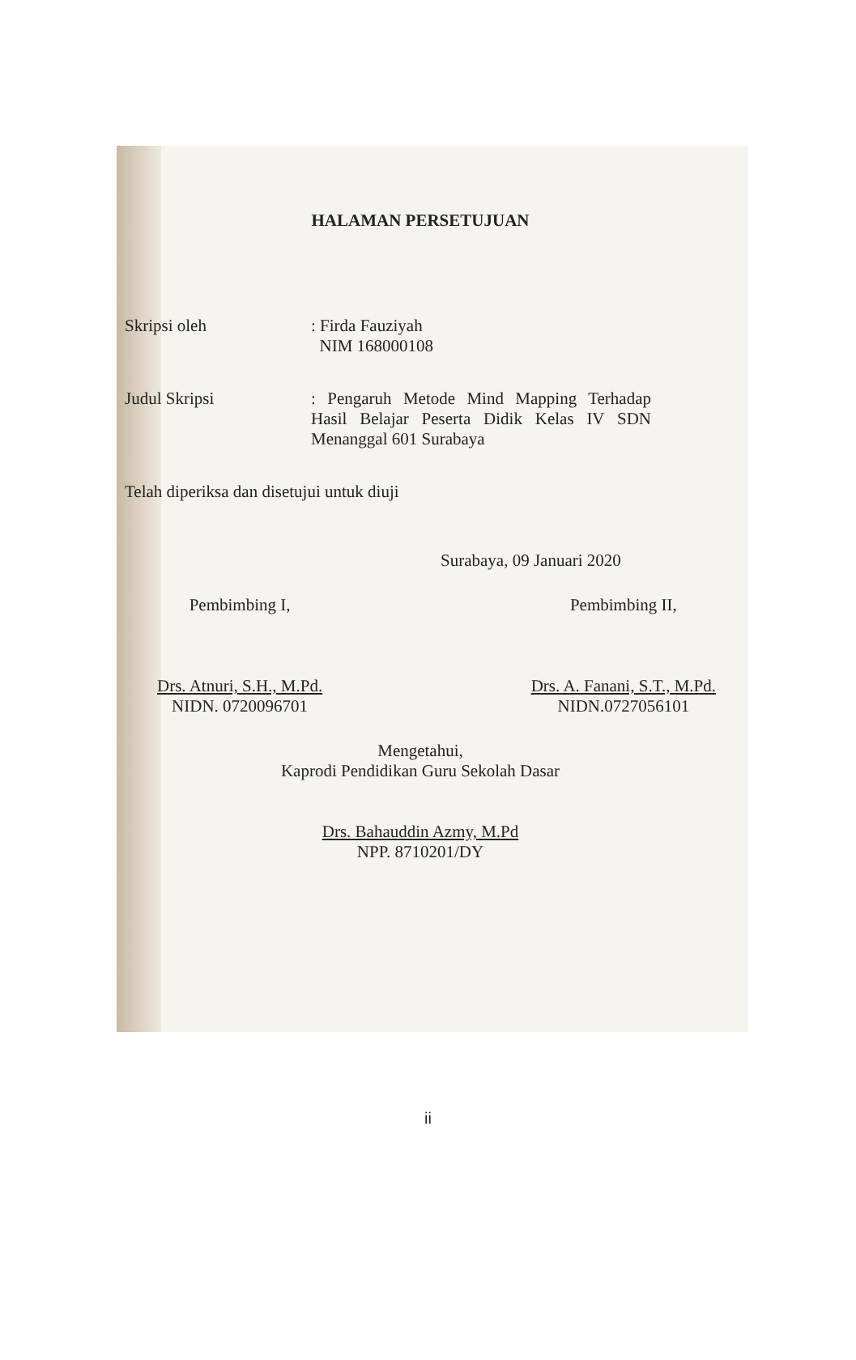HALAMAN PERSETUJUAN
Skripsi oleh : Firda Fauziyah
NIM 168000108
Judul Skripsi : Pengaruh Metode Mind Mapping Terhadap Hasil Belajar Peserta Didik Kelas IV SDN Menanggal 601 Surabaya
Telah diperiksa dan disetujui untuk diuji
Surabaya, 09 Januari 2020
Pembimbing I,
Drs. Atnuri, S.H., M.Pd.
NIDN. 0720096701
Pembimbing II,
Drs. A. Fanani, S.T., M.Pd.
NIDN.0727056101
Mengetahui,
Kaprodi Pendidikan Guru Sekolah Dasar
Drs. Bahauddin Azmy, M.Pd
NPP. 8710201/DY
ii